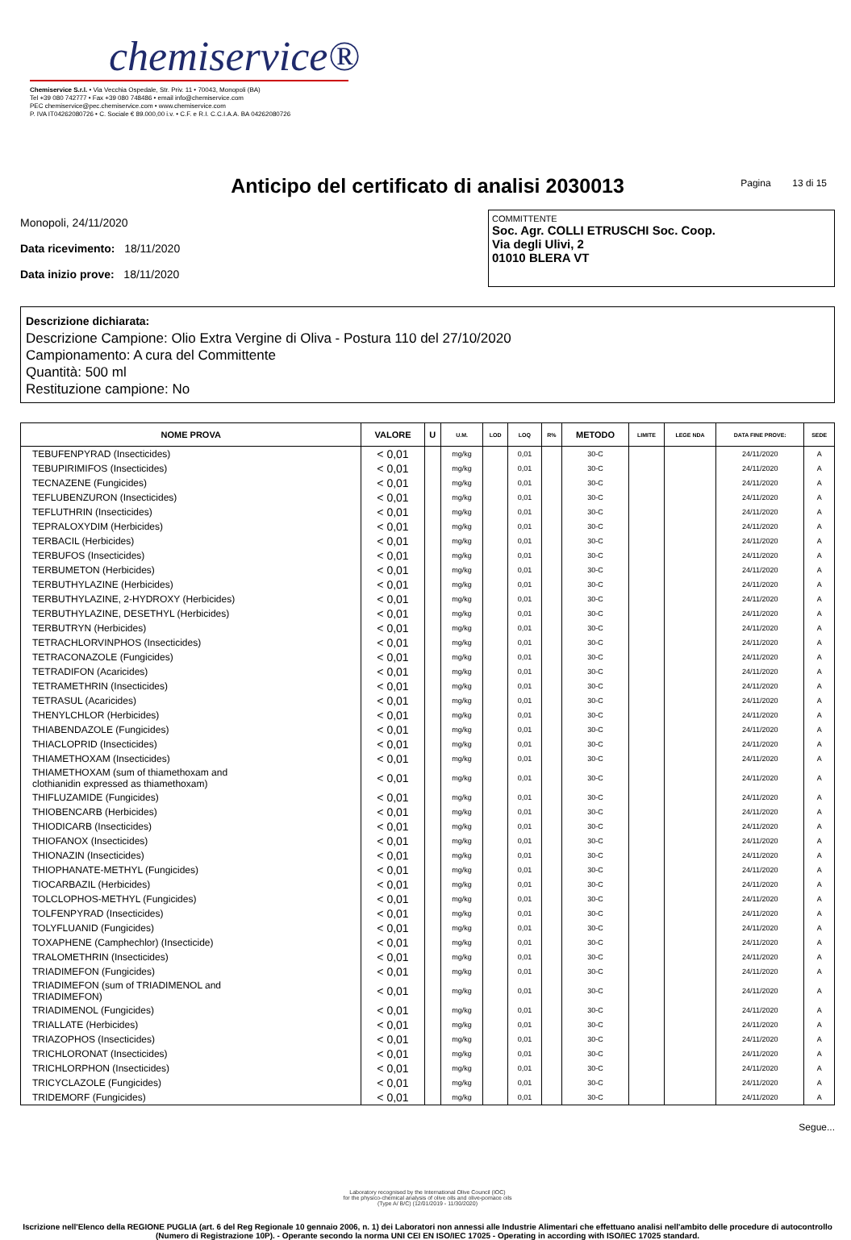chemiservice®
Chemiservice S.r.l. • Via Vecchia Ospedale, Str. Priv. 11 • 70043, Monopoli (BA)
Tel +39 080 742777 • Fax +39 080 748486 • email info@chemiservice.com
PEC chemiservice@pec.chemiservice.com • www.chemiservice.com
P. IVA IT04262080726 • C. Sociale € 89.000,00 i.v. • C.F. e R.I. C.C.I.A.A. BA 04262080726
Anticipo del certificato di analisi 2030013
Pagina 13 di 15
Monopoli, 24/11/2020
Data ricevimento: 18/11/2020
Data inizio prove: 18/11/2020
COMMITTENTE
Soc. Agr. COLLI ETRUSCHI Soc. Coop.
Via degli Ulivi, 2
01010 BLERA VT
Descrizione dichiarata:
Descrizione Campione: Olio Extra Vergine di Oliva - Postura 110 del 27/10/2020
Campionamento: A cura del Committente
Quantità: 500 ml
Restituzione campione: No
| NOME PROVA | VALORE | U | U.M. | LOD | LOQ | R% | METODO | LIMITE | LEGE NDA | DATA FINE PROVE: | SEDE |
| --- | --- | --- | --- | --- | --- | --- | --- | --- | --- | --- | --- |
| TEBUFENPYRAD (Insecticides) | < 0,01 | | mg/kg | | 0,01 | | 30-C | | | 24/11/2020 | A |
| TEBUPIRIMIFOS (Insecticides) | < 0,01 | | mg/kg | | 0,01 | | 30-C | | | 24/11/2020 | A |
| TECNAZENE (Fungicides) | < 0,01 | | mg/kg | | 0,01 | | 30-C | | | 24/11/2020 | A |
| TEFLUBENZURON (Insecticides) | < 0,01 | | mg/kg | | 0,01 | | 30-C | | | 24/11/2020 | A |
| TEFLUTHRIN (Insecticides) | < 0,01 | | mg/kg | | 0,01 | | 30-C | | | 24/11/2020 | A |
| TEPRALOXYDIM (Herbicides) | < 0,01 | | mg/kg | | 0,01 | | 30-C | | | 24/11/2020 | A |
| TERBACIL (Herbicides) | < 0,01 | | mg/kg | | 0,01 | | 30-C | | | 24/11/2020 | A |
| TERBUFOS (Insecticides) | < 0,01 | | mg/kg | | 0,01 | | 30-C | | | 24/11/2020 | A |
| TERBUMETON (Herbicides) | < 0,01 | | mg/kg | | 0,01 | | 30-C | | | 24/11/2020 | A |
| TERBUTHYLAZINE (Herbicides) | < 0,01 | | mg/kg | | 0,01 | | 30-C | | | 24/11/2020 | A |
| TERBUTHYLAZINE, 2-HYDROXY (Herbicides) | < 0,01 | | mg/kg | | 0,01 | | 30-C | | | 24/11/2020 | A |
| TERBUTHYLAZINE, DESETHYL (Herbicides) | < 0,01 | | mg/kg | | 0,01 | | 30-C | | | 24/11/2020 | A |
| TERBUTRYN (Herbicides) | < 0,01 | | mg/kg | | 0,01 | | 30-C | | | 24/11/2020 | A |
| TETRACHLORVINPHOS (Insecticides) | < 0,01 | | mg/kg | | 0,01 | | 30-C | | | 24/11/2020 | A |
| TETRACONAZOLE (Fungicides) | < 0,01 | | mg/kg | | 0,01 | | 30-C | | | 24/11/2020 | A |
| TETRADIFON (Acaricides) | < 0,01 | | mg/kg | | 0,01 | | 30-C | | | 24/11/2020 | A |
| TETRAMETHRIN (Insecticides) | < 0,01 | | mg/kg | | 0,01 | | 30-C | | | 24/11/2020 | A |
| TETRASUL (Acaricides) | < 0,01 | | mg/kg | | 0,01 | | 30-C | | | 24/11/2020 | A |
| THENYLCHLOR (Herbicides) | < 0,01 | | mg/kg | | 0,01 | | 30-C | | | 24/11/2020 | A |
| THIABENDAZOLE (Fungicides) | < 0,01 | | mg/kg | | 0,01 | | 30-C | | | 24/11/2020 | A |
| THIACLOPRID (Insecticides) | < 0,01 | | mg/kg | | 0,01 | | 30-C | | | 24/11/2020 | A |
| THIAMETHOXAM (Insecticides) | < 0,01 | | mg/kg | | 0,01 | | 30-C | | | 24/11/2020 | A |
| THIAMETHOXAM (sum of thiamethoxam and clothianidin expressed as thiamethoxam) | < 0,01 | | mg/kg | | 0,01 | | 30-C | | | 24/11/2020 | A |
| THIFLUZAMIDE (Fungicides) | < 0,01 | | mg/kg | | 0,01 | | 30-C | | | 24/11/2020 | A |
| THIOBENCARB (Herbicides) | < 0,01 | | mg/kg | | 0,01 | | 30-C | | | 24/11/2020 | A |
| THIODICARB (Insecticides) | < 0,01 | | mg/kg | | 0,01 | | 30-C | | | 24/11/2020 | A |
| THIOFANOX (Insecticides) | < 0,01 | | mg/kg | | 0,01 | | 30-C | | | 24/11/2020 | A |
| THIONAZIN (Insecticides) | < 0,01 | | mg/kg | | 0,01 | | 30-C | | | 24/11/2020 | A |
| THIOPHANATE-METHYL (Fungicides) | < 0,01 | | mg/kg | | 0,01 | | 30-C | | | 24/11/2020 | A |
| TIOCARBAZIL (Herbicides) | < 0,01 | | mg/kg | | 0,01 | | 30-C | | | 24/11/2020 | A |
| TOLCLOPHOS-METHYL (Fungicides) | < 0,01 | | mg/kg | | 0,01 | | 30-C | | | 24/11/2020 | A |
| TOLFENPYRAD (Insecticides) | < 0,01 | | mg/kg | | 0,01 | | 30-C | | | 24/11/2020 | A |
| TOLYFLUANID (Fungicides) | < 0,01 | | mg/kg | | 0,01 | | 30-C | | | 24/11/2020 | A |
| TOXAPHENE (Camphechlor) (Insecticide) | < 0,01 | | mg/kg | | 0,01 | | 30-C | | | 24/11/2020 | A |
| TRALOMETHRIN (Insecticides) | < 0,01 | | mg/kg | | 0,01 | | 30-C | | | 24/11/2020 | A |
| TRIADIMEFON (Fungicides) | < 0,01 | | mg/kg | | 0,01 | | 30-C | | | 24/11/2020 | A |
| TRIADIMEFON (sum of TRIADIMENOL and TRIADIMEFON) | < 0,01 | | mg/kg | | 0,01 | | 30-C | | | 24/11/2020 | A |
| TRIADIMENOL (Fungicides) | < 0,01 | | mg/kg | | 0,01 | | 30-C | | | 24/11/2020 | A |
| TRIALLATE (Herbicides) | < 0,01 | | mg/kg | | 0,01 | | 30-C | | | 24/11/2020 | A |
| TRIAZOPHOS (Insecticides) | < 0,01 | | mg/kg | | 0,01 | | 30-C | | | 24/11/2020 | A |
| TRICHLORONAT (Insecticides) | < 0,01 | | mg/kg | | 0,01 | | 30-C | | | 24/11/2020 | A |
| TRICHLORPHON (Insecticides) | < 0,01 | | mg/kg | | 0,01 | | 30-C | | | 24/11/2020 | A |
| TRICYCLAZOLE (Fungicides) | < 0,01 | | mg/kg | | 0,01 | | 30-C | | | 24/11/2020 | A |
| TRIDEMORF (Fungicides) | < 0,01 | | mg/kg | | 0,01 | | 30-C | | | 24/11/2020 | A |
Segue...
Laboratory recognised by the International Olive Council (IOC)
for the physico-chemical analysis of olive oils and olive-pomace oils
(Type A/ B/C) (12/01/2019 - 11/30/2020)
Iscrizione nell'Elenco della REGIONE PUGLIA (art. 6 del Reg Regionale 10 gennaio 2006, n. 1) dei Laboratori non annessi alle Industrie Alimentari che effettuano analisi nell'ambito delle procedure di autocontrollo (Numero di Registrazione 10P). - Operante secondo la norma UNI CEI EN ISO/IEC 17025 - Operating in according with ISO/IEC 17025 standard.